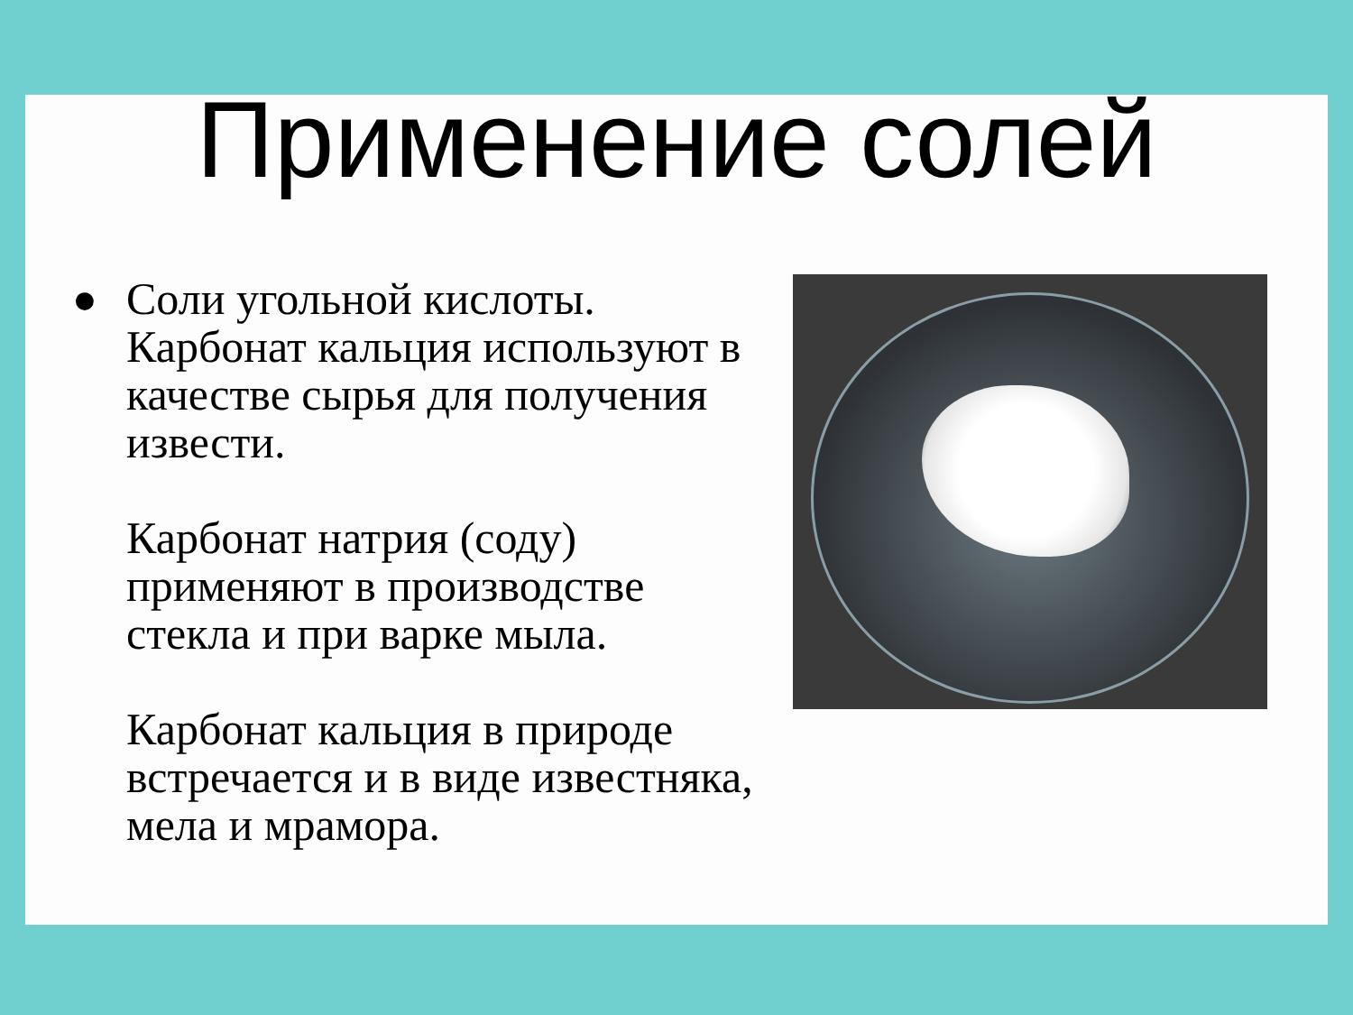Применение солей
● Соли угольной кислоты. Карбонат кальция используют в качестве сырья для получения извести.
Карбонат натрия (соду) применяют в производстве стекла и при варке мыла.
Карбонат кальция в природе встречается и в виде известняка, мела и мрамора.